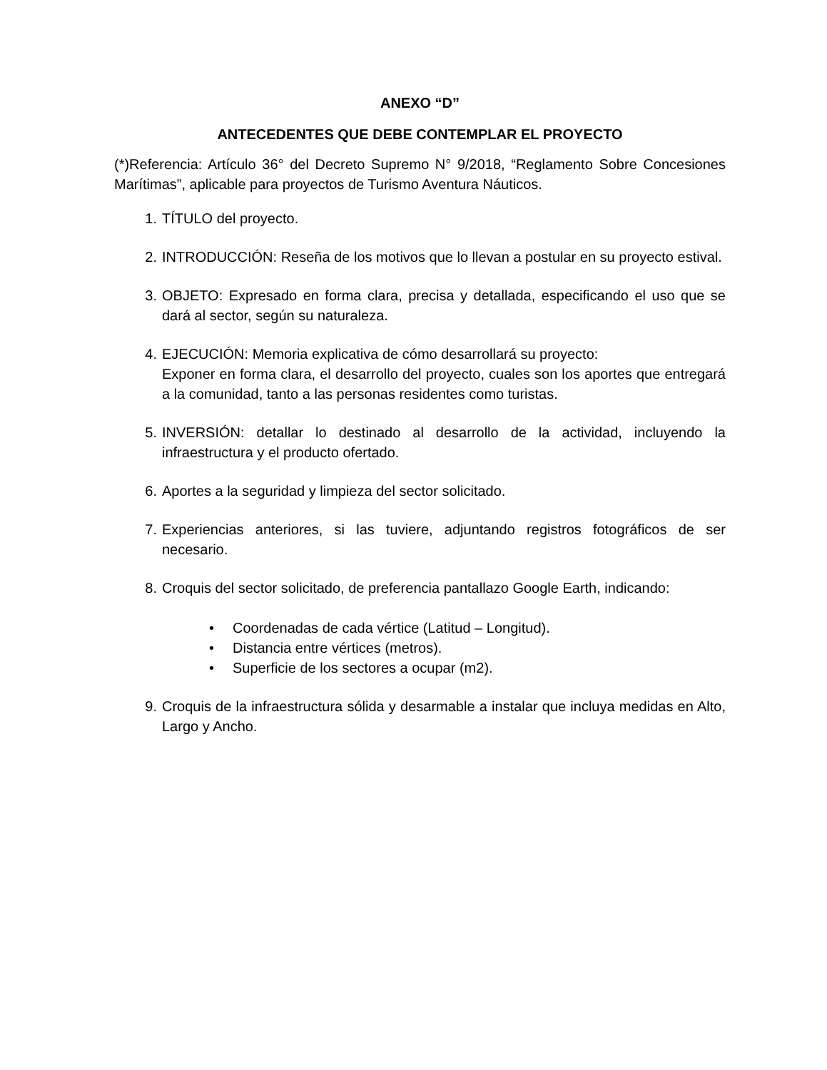ANEXO “D”
ANTECEDENTES QUE DEBE CONTEMPLAR EL PROYECTO
(*)Referencia: Artículo 36° del Decreto Supremo N° 9/2018, “Reglamento Sobre Concesiones Marítimas”, aplicable para proyectos de Turismo Aventura Náuticos.
1. TÍTULO del proyecto.
2. INTRODUCCIÓN: Reseña de los motivos que lo llevan a postular en su proyecto estival.
3. OBJETO: Expresado en forma clara, precisa y detallada, especificando el uso que se dará al sector, según su naturaleza.
4. EJECUCIÓN: Memoria explicativa de cómo desarrollará su proyecto:
Exponer en forma clara, el desarrollo del proyecto, cuales son los aportes que entregará a la comunidad, tanto a las personas residentes como turistas.
5. INVERSIÓN: detallar lo destinado al desarrollo de la actividad, incluyendo la infraestructura y el producto ofertado.
6. Aportes a la seguridad y limpieza del sector solicitado.
7. Experiencias anteriores, si las tuviere, adjuntando registros fotográficos de ser necesario.
8. Croquis del sector solicitado, de preferencia pantallazo Google Earth, indicando:
• Coordenadas de cada vértice (Latitud – Longitud).
• Distancia entre vértices (metros).
• Superficie de los sectores a ocupar (m2).
9. Croquis de la infraestructura sólida y desarmable a instalar que incluya medidas en Alto, Largo y Ancho.